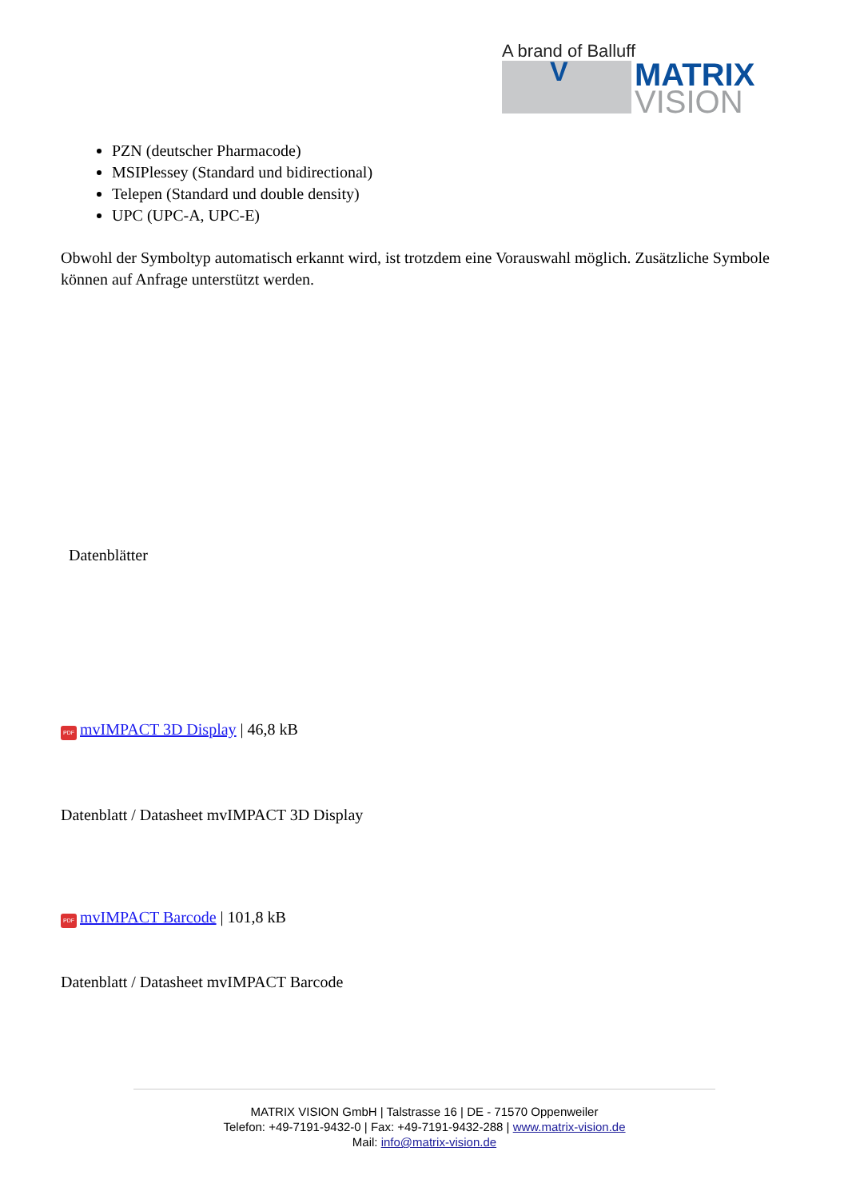A brand of Balluff
V
MATRIX
VISION
PZN (deutscher Pharmacode)
MSIPlessey (Standard und bidirectional)
Telepen (Standard und double density)
UPC (UPC-A, UPC-E)
Obwohl der Symboltyp automatisch erkannt wird, ist trotzdem eine Vorauswahl möglich. Zusätzliche Symbole können auf Anfrage unterstützt werden.
Datenblätter
PDF mvIMPACT 3D Display | 46,8 kB
Datenblatt / Datasheet mvIMPACT 3D Display
PDF mvIMPACT Barcode | 101,8 kB
Datenblatt / Datasheet mvIMPACT Barcode
MATRIX VISION GmbH | Talstrasse 16 | DE - 71570 Oppenweiler
Telefon: +49-7191-9432-0 | Fax: +49-7191-9432-288 | www.matrix-vision.de
Mail: info@matrix-vision.de